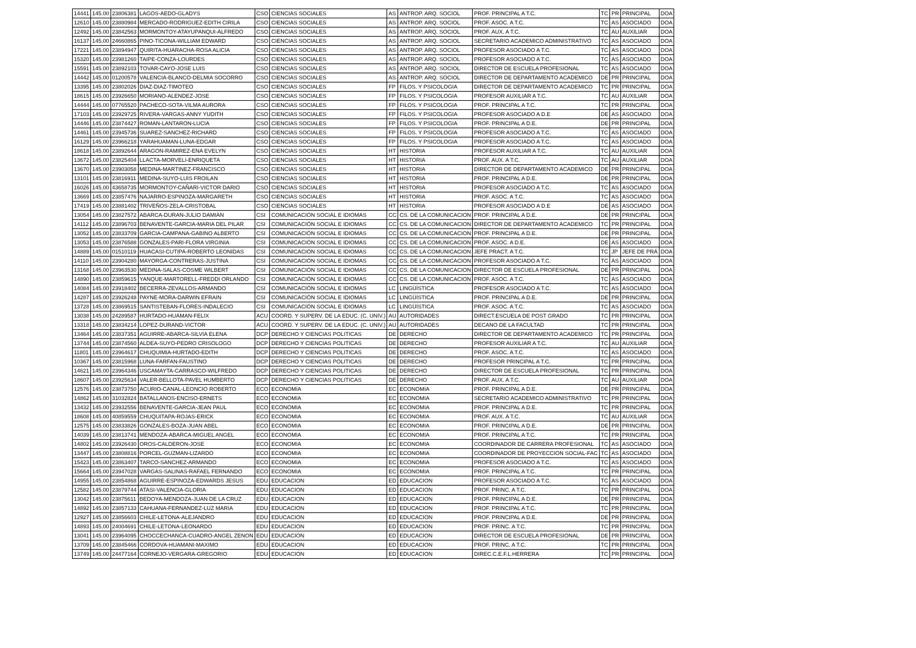| 14441 | 145.00 | 23806381 | LAGOS-AEDO-GLADYS | CSO | CIENCIAS SOCIALES | AS | ANTROP. ARQ. SOCIOL | PROF. PRINCIPAL A T.C. | TC | PR | PRINCIPAL | DOA |
| 12610 | 145.00 | 23880984 | MERCADO-RODRIGUEZ-EDITH CIRILA | CSO | CIENCIAS SOCIALES | AS | ANTROP. ARQ. SOCIOL | PROF. ASOC. A T.C. | TC | AS | ASOCIADO | DOA |
| 12492 | 145.00 | 23842563 | MORMONTOY-ATAYUPANQUI-ALFREDO | CSO | CIENCIAS SOCIALES | AS | ANTROP. ARQ. SOCIOL | PROF. AUX. A T.C. | TC | AU | AUXILIAR | DOA |
| 16137 | 145.00 | 24660865 | PINO-TICONA-WILLIAM EDWARD | CSO | CIENCIAS SOCIALES | AS | ANTROP. ARQ. SOCIOL | SECRETARIO ACADEMICO ADMINISTRATIVO | TC | AS | ASOCIADO | DOA |
| 17221 | 145.00 | 23894947 | QUIRITA-HUARACHA-ROSA ALICIA | CSO | CIENCIAS SOCIALES | AS | ANTROP. ARQ. SOCIOL | PROFESOR ASOCIADO A T.C. | TC | AS | ASOCIADO | DOA |
| 15320 | 145.00 | 23981260 | TAIPE-CONZA-LOURDES | CSO | CIENCIAS SOCIALES | AS | ANTROP. ARQ. SOCIOL | PROFESOR ASOCIADO A T.C. | TC | AS | ASOCIADO | DOA |
| 15591 | 145.00 | 23892103 | TOVAR-CAYO-JOSE LUIS | CSO | CIENCIAS SOCIALES | AS | ANTROP. ARQ. SOCIOL | DIRECTOR DE ESCUELA PROFESIONAL | TC | AS | ASOCIADO | DOA |
| 14442 | 145.00 | 01200578 | VALENCIA-BLANCO-DELMIA SOCORRO | CSO | CIENCIAS SOCIALES | AS | ANTROP. ARQ. SOCIOL | DIRECTOR DE DEPARTAMENTO ACADEMICO | DE | PR | PRINCIPAL | DOA |
| 13395 | 145.00 | 23802026 | DIAZ-DIAZ-TIMOTEO | CSO | CIENCIAS SOCIALES | FP | FILOS. Y PSICOLOGIA | DIRECTOR DE DEPARTAMENTO ACADEMICO | TC | PR | PRINCIPAL | DOA |
| 18615 | 145.00 | 23926650 | MORIANO-ALENDEZ-JOSE | CSO | CIENCIAS SOCIALES | FP | FILOS. Y PSICOLOGIA | PROFESOR AUXILIAR A T.C. | TC | AU | AUXILIAR | DOA |
| 14444 | 145.00 | 07765520 | PACHECO-SOTA-VILMA AURORA | CSO | CIENCIAS SOCIALES | FP | FILOS. Y PSICOLOGIA | PROF. PRINCIPAL A T.C. | TC | PR | PRINCIPAL | DOA |
| 17103 | 145.00 | 23929725 | RIVERA-VARGAS-ANNY YUDITH | CSO | CIENCIAS SOCIALES | FP | FILOS. Y PSICOLOGIA | PROFESOR ASOCIADO A D.E | DE | AS | ASOCIADO | DOA |
| 14446 | 145.00 | 23874427 | ROMAN-LANTARON-LUCIA | CSO | CIENCIAS SOCIALES | FP | FILOS. Y PSICOLOGIA | PROF. PRINCIPAL A D.E. | DE | PR | PRINCIPAL | DOA |
| 14461 | 145.00 | 23945736 | SUAREZ-SANCHEZ-RICHARD | CSO | CIENCIAS SOCIALES | FP | FILOS. Y PSICOLOGIA | PROFESOR ASOCIADO A T.C. | TC | AS | ASOCIADO | DOA |
| 16129 | 145.00 | 23966218 | YARAHUAMAN-LUNA-EDGAR | CSO | CIENCIAS SOCIALES | FP | FILOS. Y PSICOLOGIA | PROFESOR ASOCIADO A T.C. | TC | AS | ASOCIADO | DOA |
| 18618 | 145.00 | 23892644 | ARAGON-RAMIREZ-ENA EVELYN | CSO | CIENCIAS SOCIALES | HT | HISTORIA | PROFESOR AUXILIAR A T.C. | TC | AU | AUXILIAR | DOA |
| 13672 | 145.00 | 23825404 | LLACTA-MORVELI-ENRIQUETA | CSO | CIENCIAS SOCIALES | HT | HISTORIA | PROF. AUX. A T.C. | TC | AU | AUXILIAR | DOA |
| 13670 | 145.00 | 23903058 | MEDINA-MARTINEZ-FRANCISCO | CSO | CIENCIAS SOCIALES | HT | HISTORIA | DIRECTOR DE DEPARTAMENTO ACADEMICO | DE | PR | PRINCIPAL | DOA |
| 13101 | 145.00 | 23816911 | MEDINA-SUYO-LUIS FROILAN | CSO | CIENCIAS SOCIALES | HT | HISTORIA | PROF. PRINCIPAL A D.E. | DE | PR | PRINCIPAL | DOA |
| 16026 | 145.00 | 43658735 | MORMONTOY-CAÑARI-VICTOR DARIO | CSO | CIENCIAS SOCIALES | HT | HISTORIA | PROFESOR ASOCIADO A T.C. | TC | AS | ASOCIADO | DOA |
| 13669 | 145.00 | 23857476 | NAJARRO-ESPINOZA-MARGARETH | CSO | CIENCIAS SOCIALES | HT | HISTORIA | PROF. ASOC. A T.C. | TC | AS | ASOCIADO | DOA |
| 17419 | 145.00 | 23881402 | TRIVEÑOS-ZELA-CRISTOBAL | CSO | CIENCIAS SOCIALES | HT | HISTORIA | PROFESOR ASOCIADO A D.E | DE | AS | ASOCIADO | DOA |
| 13054 | 145.00 | 23827572 | ABARCA-DURAN-JULIO DAMIAN | CSI | COMUNICACIÓN SOCIAL E IDIOMAS | CC | CS. DE LA COMUNICACION | PROF. PRINCIPAL A D.E. | DE | PR | PRINCIPAL | DOA |
| 14112 | 145.00 | 23896703 | BENAVENTE-GARCIA-MARIA DEL PILAR | CSI | COMUNICACIÓN SOCIAL E IDIOMAS | CC | CS. DE LA COMUNICACION | DIRECTOR DE DEPARTAMENTO ACADEMICO | TC | PR | PRINCIPAL | DOA |
| 13052 | 145.00 | 23833709 | GARCIA-CAMPANA-GABINO ALBERTO | CSI | COMUNICACIÓN SOCIAL E IDIOMAS | CC | CS. DE LA COMUNICACION | PROF. PRINCIPAL A D.E. | DE | PR | PRINCIPAL | DOA |
| 13053 | 145.00 | 23876588 | GONZALES-PARI-FLORA VIRGINIA | CSI | COMUNICACIÓN SOCIAL E IDIOMAS | CC | CS. DE LA COMUNICACION | PROF. ASOC. A D.E. | DE | AS | ASOCIADO | DOA |
| 14889 | 145.00 | 01510119 | HUACASI-CUTIPA-ROBERTO LEONIDAS | CSI | COMUNICACIÓN SOCIAL E IDIOMAS | CC | CS. DE LA COMUNICACION | JEFE PRACT. A T.C. | TC | JP | JEFE DE PRÁ | DOA |
| 14110 | 145.00 | 23904280 | MAYORGA-CONTRERAS-JUSTINA | CSI | COMUNICACIÓN SOCIAL E IDIOMAS | CC | CS. DE LA COMUNICACION | PROFESOR ASOCIADO A T.C. | TC | AS | ASOCIADO | DOA |
| 13168 | 145.00 | 23963530 | MEDINA-SALAS-COSME WILBERT | CSI | COMUNICACIÓN SOCIAL E IDIOMAS | CC | CS. DE LA COMUNICACION | DIRECTOR DE ESCUELA PROFESIONAL | DE | PR | PRINCIPAL | DOA |
| 14890 | 145.00 | 23859615 | YANQUE-MARTORELL-FREDDI ORLANDO | CSI | COMUNICACIÓN SOCIAL E IDIOMAS | CC | CS. DE LA COMUNICACION | PROF. ASOC. A T.C. | TC | AS | ASOCIADO | DOA |
| 14084 | 145.00 | 23918402 | BECERRA-ZEVALLOS-ARMANDO | CSI | COMUNICACIÓN SOCIAL E IDIOMAS | LC | LINGÜÍSTICA | PROFESOR ASOCIADO A T.C. | TC | AS | ASOCIADO | DOA |
| 14287 | 145.00 | 23926248 | PAYNE-MORA-DARWIN EFRAIN | CSI | COMUNICACIÓN SOCIAL E IDIOMAS | LC | LINGÜÍSTICA | PROF. PRINCIPAL A D.E. | DE | PR | PRINCIPAL | DOA |
| 13728 | 145.00 | 23869515 | SANTISTEBAN-FLORES-INDALECIO | CSI | COMUNICACIÓN SOCIAL E IDIOMAS | LC | LINGÜÍSTICA | PROF. ASOC. A T.C. | TC | AS | ASOCIADO | DOA |
| 13038 | 145.00 | 24289587 | HURTADO-HUAMAN-FELIX | ACU | COORD. Y SUPERV. DE LA EDUC. (C. UNIV.) | AU | AUTORIDADES | DIRECT.ESCUELA DE POST GRADO | TC | PR | PRINCIPAL | DOA |
| 13318 | 145.00 | 23834214 | LOPEZ-DURAND-VICTOR | ACU | COORD. Y SUPERV. DE LA EDUC. (C. UNIV.) | AU | AUTORIDADES | DECANO DE LA FACULTAD | TC | PR | PRINCIPAL | DOA |
| 13464 | 145.00 | 23837351 | AGUIRRE-ABARCA-SILVIA ELENA | DCP | DERECHO Y CIENCIAS POLITICAS | DE | DERECHO | DIRECTOR DE DEPARTAMENTO ACADEMICO | TC | PR | PRINCIPAL | DOA |
| 13744 | 145.00 | 23874560 | ALDEA-SUYO-PEDRO CRISOLOGO | DCP | DERECHO Y CIENCIAS POLITICAS | DE | DERECHO | PROFESOR AUXILIAR A T.C. | TC | AU | AUXILIAR | DOA |
| 11801 | 145.00 | 23964617 | CHUQUIMIA-HURTADO-EDITH | DCP | DERECHO Y CIENCIAS POLITICAS | DE | DERECHO | PROF. ASOC. A T.C. | TC | AS | ASOCIADO | DOA |
| 10367 | 145.00 | 23815968 | LUNA-FARFAN-FAUSTINO | DCP | DERECHO Y CIENCIAS POLITICAS | DE | DERECHO | PROFESOR PRINCIPAL A T.C. | TC | PR | PRINCIPAL | DOA |
| 14621 | 145.00 | 23964346 | USCAMAYTA-CARRASCO-WILFREDO | DCP | DERECHO Y CIENCIAS POLITICAS | DE | DERECHO | DIRECTOR DE ESCUELA PROFESIONAL | TC | PR | PRINCIPAL | DOA |
| 18607 | 145.00 | 23925634 | VALER-BELLOTA-PAVEL HUMBERTO | DCP | DERECHO Y CIENCIAS POLITICAS | DE | DERECHO | PROF. AUX. A T.C. | TC | AU | AUXILIAR | DOA |
| 12576 | 145.00 | 23873750 | ACURIO-CANAL-LEONCIO ROBERTO | ECO | ECONOMIA | EC | ECONOMIA | PROF. PRINCIPAL A D.E. | DE | PR | PRINCIPAL | DOA |
| 14862 | 145.00 | 31032824 | BATALLANOS-ENCISO-ERNETS | ECO | ECONOMIA | EC | ECONOMIA | SECRETARIO ACADEMICO ADMINISTRATIVO | TC | PR | PRINCIPAL | DOA |
| 13432 | 145.00 | 23932556 | BENAVENTE-GARCIA-JEAN PAUL | ECO | ECONOMIA | EC | ECONOMIA | PROF. PRINCIPAL A D.E. | TC | PR | PRINCIPAL | DOA |
| 18608 | 145.00 | 40859559 | CHUQUITAPA-ROJAS-ERICK | ECO | ECONOMIA | EC | ECONOMIA | PROF. AUX. A T.C. | TC | AU | AUXILIAR | DOA |
| 12575 | 145.00 | 23833826 | GONZALES-BOZA-JUAN ABEL | ECO | ECONOMIA | EC | ECONOMIA | PROF. PRINCIPAL A D.E. | DE | PR | PRINCIPAL | DOA |
| 14039 | 145.00 | 23813741 | MENDOZA-ABARCA-MIGUEL ANGEL | ECO | ECONOMIA | EC | ECONOMIA | PROF. PRINCIPAL A T.C. | TC | PR | PRINCIPAL | DOA |
| 14802 | 145.00 | 23926430 | OROS-CALDERON-JOSE | ECO | ECONOMIA | EC | ECONOMIA | COORDINADOR DE CARRERA PROFESIONAL | TC | AS | ASOCIADO | DOA |
| 13447 | 145.00 | 23808816 | PORCEL-GUZMAN-LIZARDO | ECO | ECONOMIA | EC | ECONOMIA | COORDINADOR DE PROYECCION SOCIAL-FAC | TC | AS | ASOCIADO | DOA |
| 15423 | 145.00 | 23863407 | TARCO-SANCHEZ-ARMANDO | ECO | ECONOMIA | EC | ECONOMIA | PROFESOR ASOCIADO A T.C. | TC | AS | ASOCIADO | DOA |
| 15664 | 145.00 | 23947028 | VARGAS-SALINAS-RAFAEL FERNANDO | ECO | ECONOMIA | EC | ECONOMIA | PROF. PRINCIPAL A T.C. | TC | PR | PRINCIPAL | DOA |
| 14955 | 145.00 | 23854868 | AGUIRRE-ESPINOZA-EDWARDS JESUS | EDU | EDUCACION | ED | EDUCACION | PROFESOR ASOCIADO A T.C. | TC | AS | ASOCIADO | DOA |
| 12582 | 145.00 | 23879744 | ATASI-VALENCIA-GLORIA | EDU | EDUCACION | ED | EDUCACION | PROF. PRINC. A T.C. | TC | PR | PRINCIPAL | DOA |
| 13042 | 145.00 | 23875611 | BEDOYA-MENDOZA-JUAN DE LA CRUZ | EDU | EDUCACION | ED | EDUCACION | PROF. PRINCIPAL A D.E. | DE | PR | PRINCIPAL | DOA |
| 14892 | 145.00 | 23857133 | CAHUANA-FERNANDEZ-LUZ MARIA | EDU | EDUCACION | ED | EDUCACION | PROF. PRINCIPAL A T.C. | TC | PR | PRINCIPAL | DOA |
| 12927 | 145.00 | 23856603 | CHILE-LETONA-ALEJANDRO | EDU | EDUCACION | ED | EDUCACION | PROF. PRINCIPAL A D.E. | DE | PR | PRINCIPAL | DOA |
| 14893 | 145.00 | 24004691 | CHILE-LETONA-LEONARDO | EDU | EDUCACION | ED | EDUCACION | PROF. PRINC. A T.C. | TC | PR | PRINCIPAL | DOA |
| 13041 | 145.00 | 23964095 | CHOCCECHANCA-CUADRO-ANGEL ZENON | EDU | EDUCACION | ED | EDUCACION | DIRECTOR DE ESCUELA PROFESIONAL | DE | PR | PRINCIPAL | DOA |
| 13709 | 145.00 | 23845466 | CORDOVA-HUAMANI-MAXIMO | EDU | EDUCACION | ED | EDUCACION | PROF. PRINC. A T.C. | TC | PR | PRINCIPAL | DOA |
| 13749 | 145.00 | 24477164 | CORNEJO-VERGARA-GREGORIO | EDU | EDUCACION | ED | EDUCACION | DIREC.C.E.F.L.HERRERA | TC | PR | PRINCIPAL | DOA |